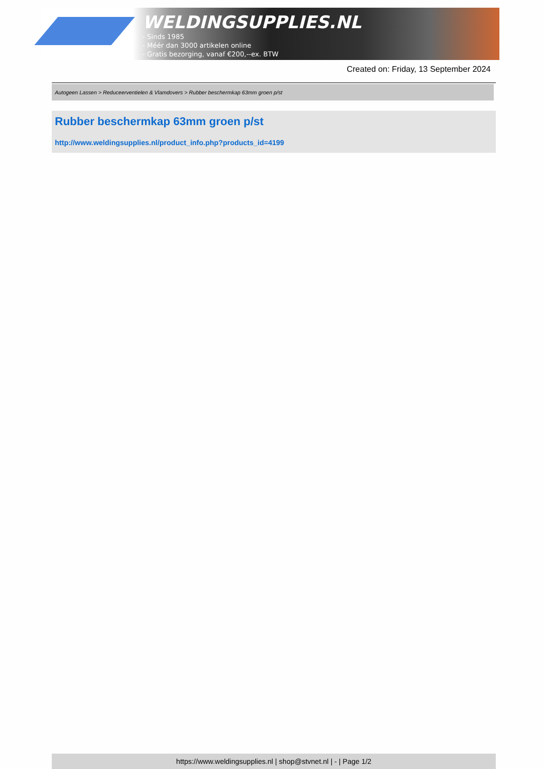WELDINGSUPPLIES.NL
- Sinds 1985
- Méér dan 3000 artikelen online
- Gratis bezorging, vanaf €200,--ex. BTW
Created on: Friday, 13 September 2024
Autogeen Lassen > Reduceerventielen & Vlamdovers > Rubber beschermkap 63mm groen p/st
Rubber beschermkap 63mm groen p/st
http://www.weldingsupplies.nl/product_info.php?products_id=4199
https://www.weldingsupplies.nl | shop@stvnet.nl | - | Page 1/2